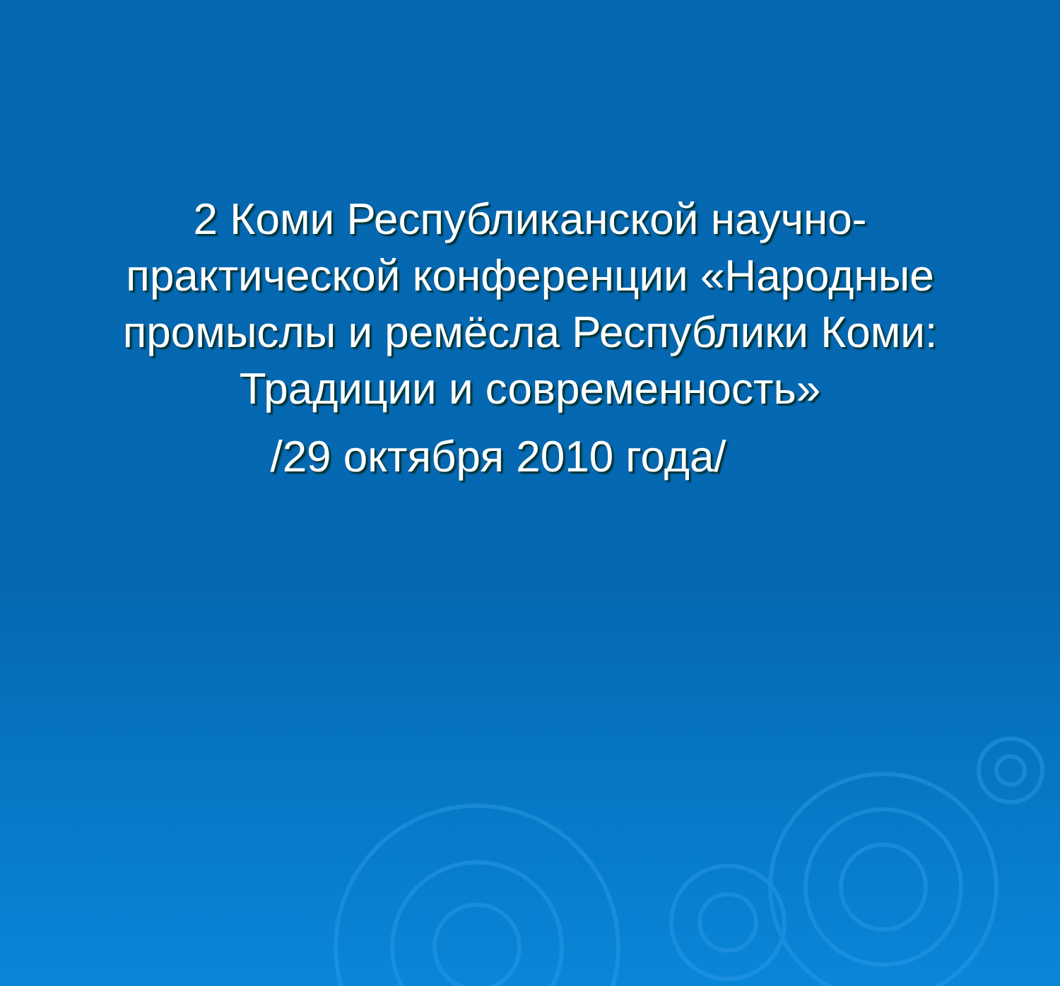2 Коми Республиканской научно-практической конференции «Народные промыслы и ремёсла Республики Коми: Традиции и современность»
/29 октября 2010 года/